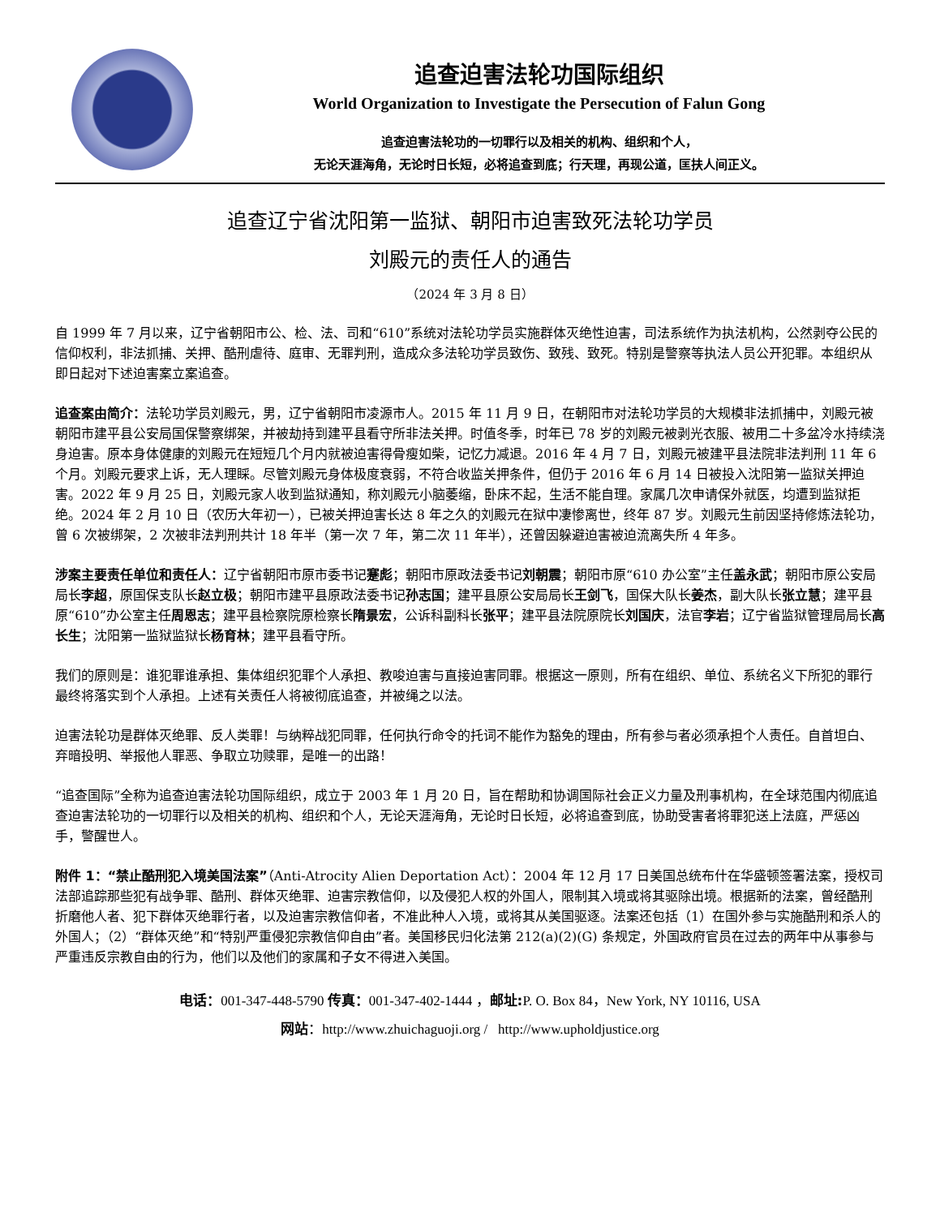追查迫害法轮功国际组织
World Organization to Investigate the Persecution of Falun Gong
追查迫害法轮功的一切罪行以及相关的机构、组织和个人，
无论天涯海角，无论时日长短，必将追查到底；行天理，再现公道，匡扶人间正义。
追查辽宁省沈阳第一监狱、朝阳市迫害致死法轮功学员
刘殿元的责任人的通告
（2024 年 3 月 8 日）
自 1999 年 7 月以来，辽宁省朝阳市公、检、法、司和“610”系统对法轮功学员实施群体灭绝性迫害，司法系统作为执法机构，公然剥夺公民的信仰权利，非法抓捕、关押、酷刑虐待、庭审、无罪判刑，造成众多法轮功学员致伤、致残、致死。特别是警察等执法人员公开犯罪。本组织从即日起对下述迫害案立案追查。
追查案由简介：法轮功学员刘殿元，男，辽宁省朝阳市凌源市人。2015 年 11 月 9 日，在朝阳市对法轮功学员的大规模非法抓捕中，刘殿元被朝阳市建平县公安局国保警察绑架，并被劫持到建平县看守所非法关押。时值冬季，时年已 78 岁的刘殿元被剥光衣服、被用二十多盆冷水持续浇身迫害。原本身体健康的刘殿元在短短几个月内就被迫害得骨瘦如柴，记忆力减退。2016 年 4 月 7 日，刘殿元被建平县法院非法判刑 11 年 6 个月。刘殿元要求上诉，无人理睬。尽管刘殿元身体极度衰弱，不符合收监关押条件，但仍于 2016 年 6 月 14 日被投入沈阳第一监狱关押迫害。2022 年 9 月 25 日，刘殿元家人收到监狱通知，称刘殿元小脑萎缩，卧床不起，生活不能自理。家属几次申请保外就医，均遭到监狱拒绝。2024 年 2 月 10 日（农历大年初一），已被关押迫害长达 8 年之久的刘殿元在狱中凄惨离世，终年 87 岁。刘殿元生前因坚持修炼法轮功，曾 6 次被绑架，2 次被非法判刑共计 18 年半（第一次 7 年，第二次 11 年半），还曾因躲避迫害被迫流离失所 4 年多。
涉案主要责任单位和责任人：辽宁省朝阳市原市委书记蹇彪；朝阳市原政法委书记刘朝震；朝阳市原“610 办公室”主任盖永武；朝阳市原公安局局长李超，原国保支队长赵立极；朝阳市建平县原政法委书记孙志国；建平县原公安局局长王剑飞，国保大队长姜杰，副大队长张立慧；建平县原“610”办公室主任周恩志；建平县检察院原检察长隋景宏，公诉科副科长张平；建平县法院原院长刘国庆，法官李岩；辽宁省监狱管理局局长高长生；沈阳第一监狱监狱长杨育林；建平县看守所。
我们的原则是：谁犯罪谁承担、集体组织犯罪个人承担、教唆迫害与直接迫害同罪。根据这一原则，所有在组织、单位、系统名义下所犯的罪行最终将落实到个人承担。上述有关责任人将被彻底追查，并被绳之以法。
迫害法轮功是群体灭绝罪、反人类罪！与纳粹战犯同罪，任何执行命令的托词不能作为豁免的理由，所有参与者必须承担个人责任。自首坦白、弃暗投明、举报他人罪恶、争取立功赎罪，是唯一的出路！
“追查国际”全称为追查迫害法轮功国际组织，成立于 2003 年 1 月 20 日，旨在帮助和协调国际社会正义力量及刑事机构，在全球范围内彻底追查迫害法轮功的一切罪行以及相关的机构、组织和个人，无论天涯海角，无论时日长短，必将追查到底，协助受害者将罪犯送上法庭，严惩凶手，警醒世人。
附件 1：“禁止酷刑犯入境美国法案”（Anti-Atrocity Alien Deportation Act）：2004 年 12 月 17 日美国总统布什在华盛顿签署法案，授权司法部追踪那些犯有战争罪、酷刑、群体灭绝罪、迫害宗教信仰，以及侵犯人权的外国人，限制其入境或将其驱除出境。根据新的法案，曾经酷刑折磨他人者、犯下群体灭绝罪行者，以及迫害宗教信仰者，不准此种人入境，或将其从美国驱逐。法案还包括（1）在国外参与实施酷刑和杀人的外国人；（2）“群体灭绝”和“特别严重侵犯宗教信仰自由”者。美国移民归化法第 212(a)(2)(G) 条规定，外国政府官员在过去的两年中从事参与严重违反宗教自由的行为，他们以及他们的家属和子女不得进入美国。
电话：001-347-448-5790 传真：001-347-402-1444 ，邮址: P. O. Box 84，New York, NY 10116, USA
网站：http://www.zhuichaguoji.org / http://www.upholdjustice.org